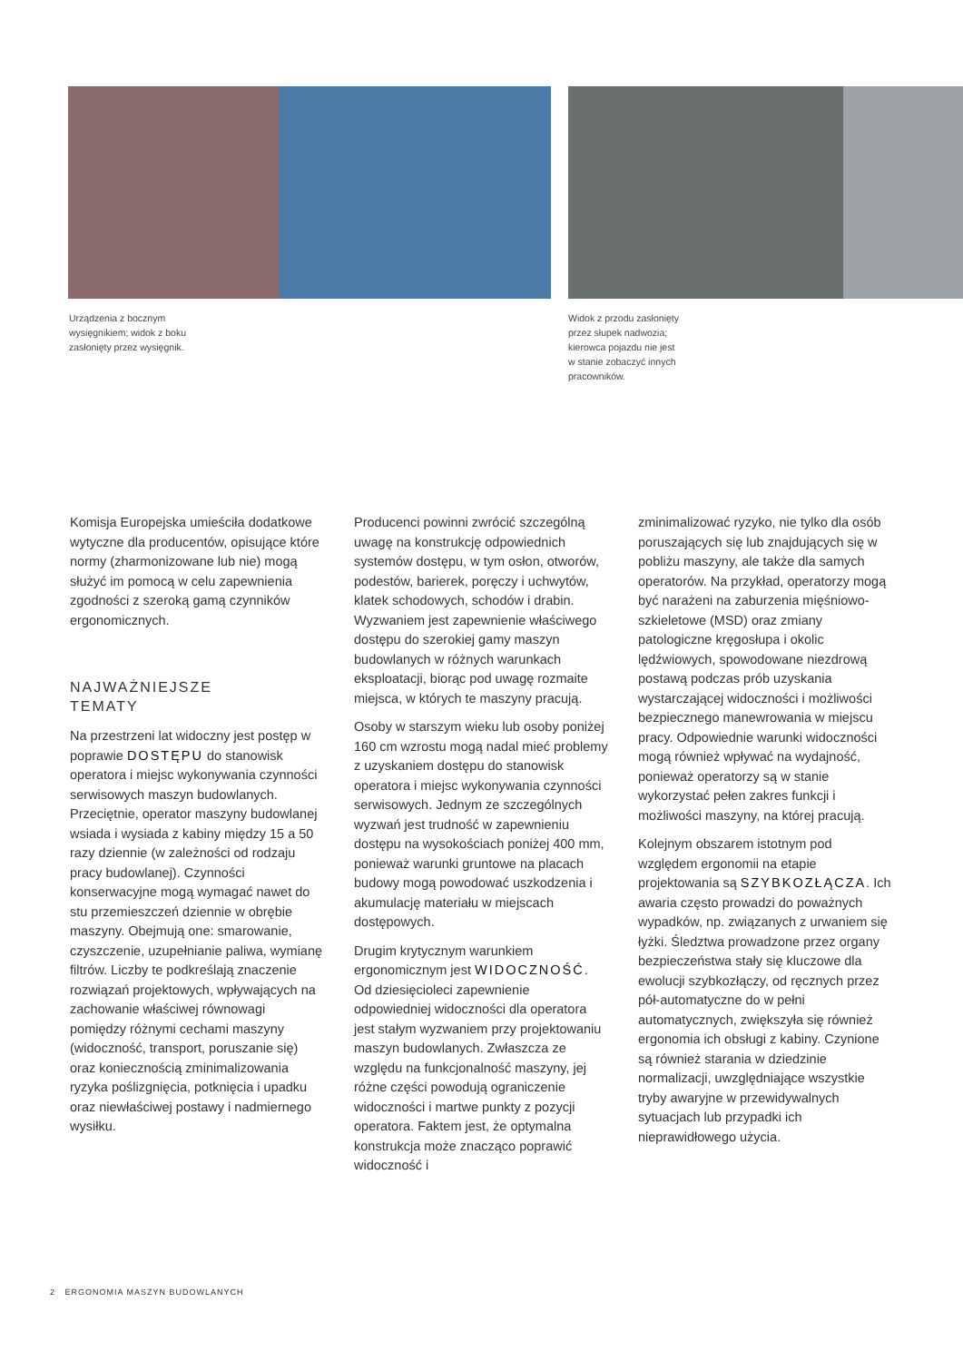Urządzenia z bocznym
wysięgnikiem; widok z boku
zasłonięty przez wysięgnik.
Widok z przodu zasłonięty
przez słupek nadwozia;
kierowca pojazdu nie jest
w stanie zobaczyć innych
pracowników.
Komisja Europejska umieściła dodatkowe wytyczne dla producentów, opisujące które normy (zharmonizowane lub nie) mogą służyć im pomocą w celu zapewnienia zgodności z szeroką gamą czynników ergonomicznych.
NAJWAŻNIEJSZE
TEMATY
Na przestrzeni lat widoczny jest postęp w poprawie DOSTĘPU do stanowisk operatora i miejsc wykonywania czynności serwisowych maszyn budowlanych. Przeciętnie, operator maszyny budowlanej wsiada i wysiada z kabiny między 15 a 50 razy dziennie (w zależności od rodzaju pracy budowlanej). Czynności konserwacyjne mogą wymagać nawet do stu przemieszczeń dziennie w obrębie maszyny. Obejmują one: smarowanie, czyszczenie, uzupełnianie paliwa, wymianę filtrów. Liczby te podkreślają znaczenie rozwiązań projektowych, wpływających na zachowanie właściwej równowagi pomiędzy różnymi cechami maszyny (widoczność, transport, poruszanie się) oraz koniecznością zminimalizowania ryzyka poślizgnięcia, potknięcia i upadku oraz niewłaściwej postawy i nadmiernego wysiłku.
Producenci powinni zwrócić szczególną uwagę na konstrukcję odpowiednich systemów dostępu, w tym osłon, otworów, podestów, barierek, poręczy i uchwytów, klatek schodowych, schodów i drabin. Wyzwaniem jest zapewnienie właściwego dostępu do szerokiej gamy maszyn budowlanych w różnych warunkach eksploatacji, biorąc pod uwagę rozmaite miejsca, w których te maszyny pracują.
Osoby w starszym wieku lub osoby poniżej 160 cm wzrostu mogą nadal mieć problemy z uzyskaniem dostępu do stanowisk operatora i miejsc wykonywania czynności serwisowych. Jednym ze szczególnych wyzwań jest trudność w zapewnieniu dostępu na wysokościach poniżej 400 mm, ponieważ warunki gruntowe na placach budowy mogą powodować uszkodzenia i akumulację materiału w miejscach dostępowych.
Drugim krytycznym warunkiem ergonomicznym jest WIDOCZNOŚĆ. Od dziesięcioleci zapewnienie odpowiedniej widoczności dla operatora jest stałym wyzwaniem przy projektowaniu maszyn budowlanych. Zwłaszcza ze względu na funkcjonalność maszyny, jej różne części powodują ograniczenie widoczności i martwe punkty z pozycji operatora. Faktem jest, że optymalna konstrukcja może znacząco poprawić widoczność i
zminimalizować ryzyko, nie tylko dla osób poruszających się lub znajdujących się w pobliżu maszyny, ale także dla samych operatorów. Na przykład, operatorzy mogą być narażeni na zaburzenia mięśniowo-szkieletowe (MSD) oraz zmiany patologiczne kręgosłupa i okolic lędźwiowych, spowodowane niezdrową postawą podczas prób uzyskania wystarczającej widoczności i możliwości bezpiecznego manewrowania w miejscu pracy. Odpowiednie warunki widoczności mogą również wpływać na wydajność, ponieważ operatorzy są w stanie wykorzystać pełen zakres funkcji i możliwości maszyny, na której pracują.
Kolejnym obszarem istotnym pod względem ergonomii na etapie projektowania są SZYBKOZŁĄCZA. Ich awaria często prowadzi do poważnych wypadków, np. związanych z urwaniem się łyżki. Śledztwa prowadzone przez organy bezpieczeństwa stały się kluczowe dla ewolucji szybkozłączy, od ręcznych przez pół-automatyczne do w pełni automatycznych, zwiększyła się również ergonomia ich obsługi z kabiny. Czynione są również starania w dziedzinie normalizacji, uwzględniające wszystkie tryby awaryjne w przewidywalnych sytuacjach lub przypadki ich nieprawidłowego użycia.
2 ERGONOMIA MASZYN BUDOWLANYCH